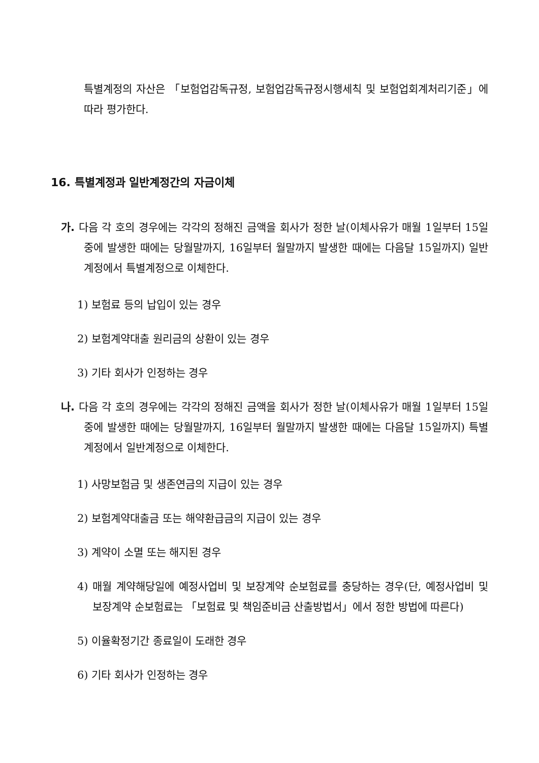특별계정의 자산은 「보험업감독규정, 보험업감독규정시행세칙 및 보험업회계처리기준」에 따라 평가한다.
16. 특별계정과 일반계정간의 자금이체
가. 다음 각 호의 경우에는 각각의 정해진 금액을 회사가 정한 날(이체사유가 매월 1일부터 15일중에 발생한 때에는 당월말까지, 16일부터 월말까지 발생한 때에는 다음달 15일까지) 일반계정에서 특별계정으로 이체한다.
1) 보험료 등의 납입이 있는 경우
2) 보험계약대출 원리금의 상환이 있는 경우
3) 기타 회사가 인정하는 경우
나. 다음 각 호의 경우에는 각각의 정해진 금액을 회사가 정한 날(이체사유가 매월 1일부터 15일중에 발생한 때에는 당월말까지, 16일부터 월말까지 발생한 때에는 다음달 15일까지) 특별계정에서 일반계정으로 이체한다.
1) 사망보험금 및 생존연금의 지급이 있는 경우
2) 보험계약대출금 또는 해약환급금의 지급이 있는 경우
3) 계약이 소멸 또는 해지된 경우
4) 매월 계약해당일에 예정사업비 및 보장계약 순보험료를 충당하는 경우(단, 예정사업비 및 보장계약 순보험료는 「보험료 및 책임준비금 산출방법서」에서 정한 방법에 따른다)
5) 이율확정기간 종료일이 도래한 경우
6) 기타 회사가 인정하는 경우